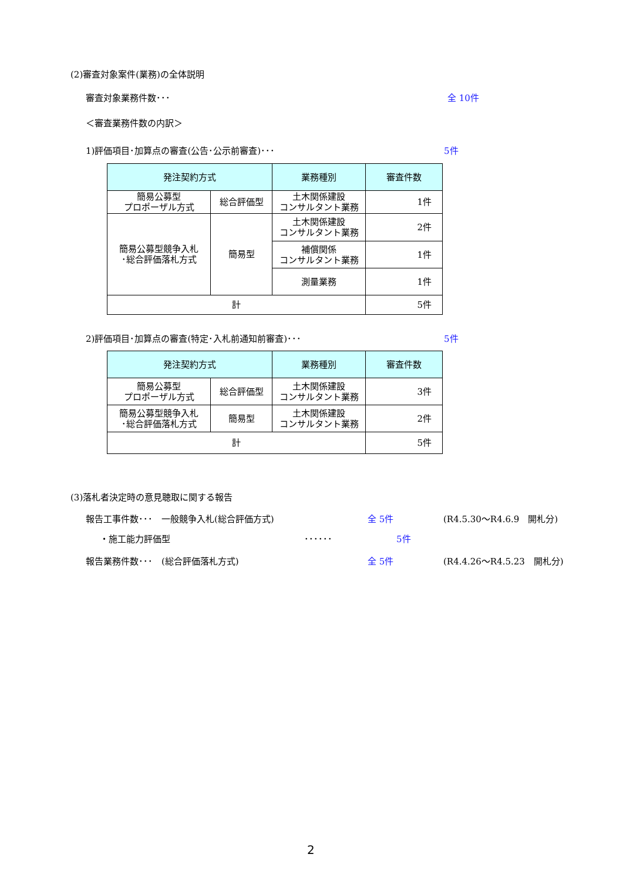(2)審査対象案件(業務)の全体説明
審査対象業務件数･･･ 全 10件
＜審査業務件数の内訳＞
1)評価項目･加算点の審査(公告･公示前審査)･･･ 5件
| 発注契約方式 | | 業務種別 | 審査件数 |
| --- | --- | --- | --- |
| 簡易公募型 プロポーザル方式 | 総合評価型 | 土木関係建設 コンサルタント業務 | 1件 |
| 簡易公募型競争入札 ･総合評価落札方式 | 簡易型 | 土木関係建設 コンサルタント業務 | 2件 |
| | | 補償関係 コンサルタント業務 | 1件 |
| | | 測量業務 | 1件 |
| 計 | | | 5件 |
2)評価項目･加算点の審査(特定･入札前通知前審査)･･･ 5件
| 発注契約方式 | | 業務種別 | 審査件数 |
| --- | --- | --- | --- |
| 簡易公募型 プロポーザル方式 | 総合評価型 | 土木関係建設 コンサルタント業務 | 3件 |
| 簡易公募型競争入札 ･総合評価落札方式 | 簡易型 | 土木関係建設 コンサルタント業務 | 2件 |
| 計 | | | 5件 |
(3)落札者決定時の意見聴取に関する報告
報告工事件数･･･　一般競争入札(総合評価方式) 全 5件 (R4.5.30～R4.6.9　開札分)
・施工能力評価型 ･･････ 5件
報告業務件数･･･　(総合評価落札方式) 全 5件 (R4.4.26～R4.5.23　開札分)
2